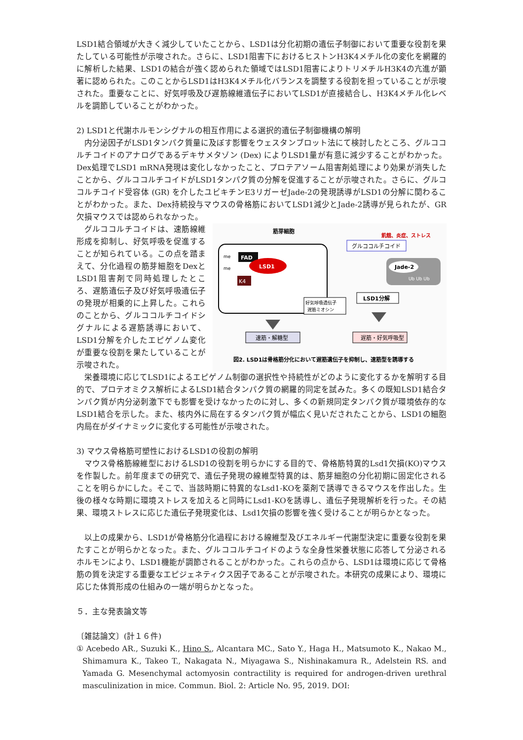LSD1結合領域が大きく減少していたことから、LSD1は分化初期の遺伝子制御において重要な役割を果たしている可能性が示唆された。さらに、LSD1阻害下におけるヒストンH3K4メチル化の変化を網羅的に解析した結果、LSD1の結合が強く認められた領域ではLSD1阻害によりトリメチルH3K4の亢進が顕著に認められた。このことからLSD1はH3K4メチル化バランスを調整する役割を担っていることが示唆された。重要なことに、好気呼吸及び遅筋線維遺伝子においてLSD1が直接結合し、H3K4メチル化レベルを調節していることがわかった。
2) LSD1と代謝ホルモンシグナルの相互作用による選択的遺伝子制御機構の解明
内分泌因子がLSD1タンパク質量に及ぼす影響をウェスタンブロット法にて検討したところ、グルココルチコイドのアナログであるデキサメタゾン (Dex) によりLSD1量が有意に減少することがわかった。Dex処理でLSD1 mRNA発現は変化しなかったこと、プロテアソーム阻害剤処理により効果が消失したことから、グルココルチコイドがLSD1タンパク質の分解を促進することが示唆された。さらに、グルココルチコイド受容体 (GR) を介したユビキチンE3リガーゼJade-2の発現誘導がLSD1の分解に関わることがわかった。また、Dex持続投与マウスの骨格筋においてLSD1減少とJade-2誘導が見られたが、GR欠損マウスでは認められなかった。
グルココルチコイドは、速筋線維形成を抑制し、好気呼吸を促進することが知られている。この点を踏まえて、分化過程の筋芽細胞をDexとLSD1阻害剤で同時処理したところ、遅筋遺伝子及び好気呼吸遺伝子の発現が相乗的に上昇した。これらのことから、グルココルチコイドシグナルによる遅筋誘導において、LSD1分解を介したエピゲノム変化が重要な役割を果たしていることが示唆された。
筋芽細胞
飢餓、炎症、ストレス
グルココルチコイド
FAD
LSD1
K4
me
me
好気呼吸遺伝子
遅筋ミオシン
Jade-2
Ub Ub Ub
LSD1分解
速筋・解糖型
遅筋・好気呼吸型
図2. LSD1は骨格筋分化において遅筋遺伝子を抑制し、速筋型を誘導する
栄養環境に応じてLSD1によるエピゲノム制御の選択性や持続性がどのように変化するかを解明する目的で、プロテオミクス解析によるLSD1結合タンパク質の網羅的同定を試みた。多くの既知LSD1結合タンパク質が内分泌刺激下でも影響を受けなかったのに対し、多くの新規同定タンパク質が環境依存的なLSD1結合を示した。また、核内外に局在するタンパク質が幅広く見いだされたことから、LSD1の細胞内局在がダイナミックに変化する可能性が示唆された。
3) マウス骨格筋可塑性におけるLSD1の役割の解明
マウス骨格筋線維型におけるLSD1の役割を明らかにする目的で、骨格筋特異的Lsd1欠損(KO)マウスを作製した。前年度までの研究で、遺伝子発現の線維型特異的は、筋芽細胞の分化初期に固定化されることを明らかにした。そこで、当該時期に特異的なLsd1-KOを薬剤で誘導できるマウスを作出した。生後の様々な時期に環境ストレスを加えると同時にLsd1-KOを誘導し、遺伝子発現解析を行った。その結果、環境ストレスに応じた遺伝子発現変化は、Lsd1欠損の影響を強く受けることが明らかとなった。
以上の成果から、LSD1が骨格筋分化過程における線維型及びエネルギー代謝型決定に重要な役割を果たすことが明らかとなった。また、グルココルチコイドのような全身性栄養状態に応答して分泌されるホルモンにより、LSD1機能が調節されることがわかった。これらの点から、LSD1は環境に応じて骨格筋の質を決定する重要なエピジェネティクス因子であることが示唆された。本研究の成果により、環境に応じた体質形成の仕組みの一端が明らかとなった。
５．主な発表論文等
〔雑誌論文〕(計１６件)
① Acebedo AR., Suzuki K., Hino S., Alcantara MC., Sato Y., Haga H., Matsumoto K., Nakao M., Shimamura K., Takeo T., Nakagata N., Miyagawa S., Nishinakamura R., Adelstein RS. and Yamada G. Mesenchymal actomyosin contractility is required for androgen-driven urethral masculinization in mice. Commun. Biol. 2: Article No. 95, 2019. DOI: